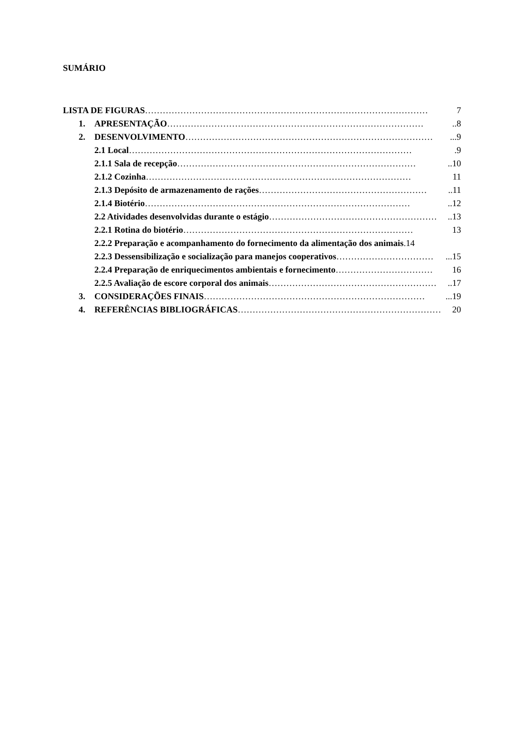SUMÁRIO
LISTA DE FIGURAS …………………………………………………………………………………… 7
1. APRESENTAÇÃO ……………………………………………………………………………..8
2. DESENVOLVIMENTO …………………………………………………………………………...9
2.1 Local …………………………………………………………………………………….9
2.1.1 Sala de recepção ………………………………………………………………………..10
2.1.2 Cozinha ……………………………………………………………………………… 11
2.1.3 Depósito de armazenamento de rações …………………………………………………..11
2.1.4 Biotério ………………………………………………………………………………..12
2.2 Atividades desenvolvidas durante o estágio …………………………………………………..13
2.2.1 Rotina do biotério …………………………………………………………………… 13
2.2.2 Preparação e acompanhamento do fornecimento da alimentação dos animais.14
2.2.3 Dessensibilização e socialização para manejos cooperativos ……………………………...15
2.2.4 Preparação de enriquecimentos ambientais e fornecimento …………………………… 16
2.2.5 Avaliação de escore corporal dos animais …………………………………………………..17
3. CONSIDERAÇÕES FINAIS …………………………………………………………………...19
4. REFERÊNCIAS BIBLIOGRÁFICAS …………………………………………………………… 20